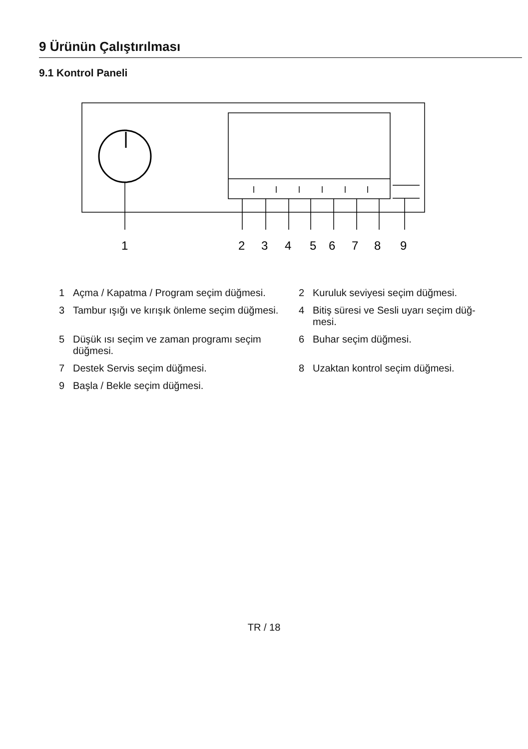9 Ürünün Çalıştırılması
9.1 Kontrol Paneli
1
2
3
4
5
6
7
8
9
1 Açma / Kapatma / Program seçim düğmesi.
2 Kuruluk seviyesi seçim düğmesi.
3 Tambur ışığı ve kırışık önleme seçim düğmesi.
4 Bitiş süresi ve Sesli uyarı seçim düğ-mesi.
5 Düşük ısı seçim ve zaman programı seçim düğmesi.
6 Buhar seçim düğmesi.
7 Destek Servis seçim düğmesi.
8 Uzaktan kontrol seçim düğmesi.
9 Başla / Bekle seçim düğmesi.
TR / 18